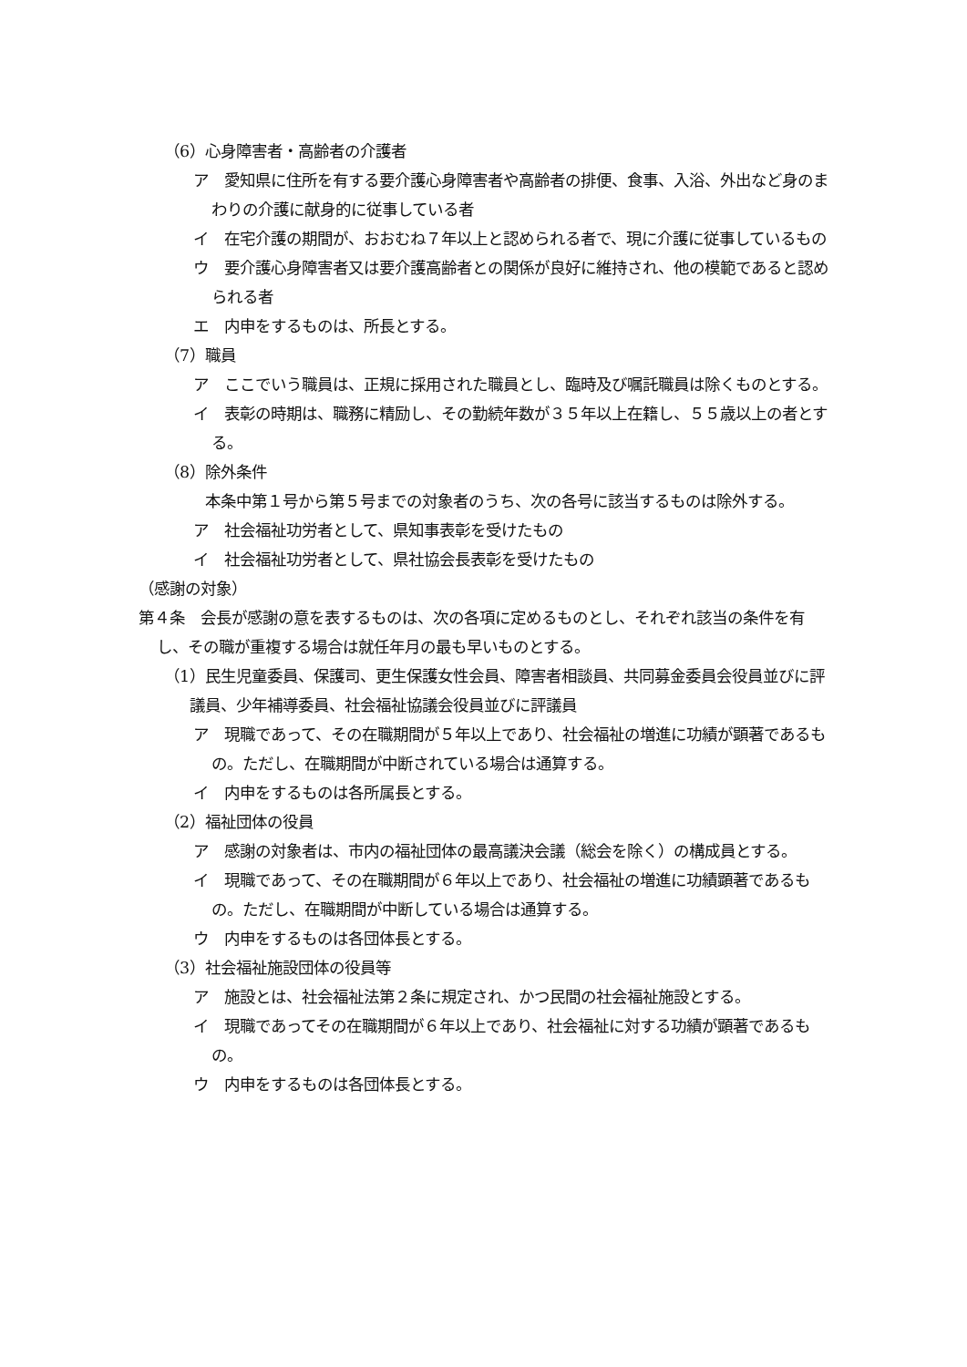（6）心身障害者・高齢者の介護者
ア　愛知県に住所を有する要介護心身障害者や高齢者の排便、食事、入浴、外出など身のまわりの介護に献身的に従事している者
イ　在宅介護の期間が、おおむね７年以上と認められる者で、現に介護に従事しているもの
ウ　要介護心身障害者又は要介護高齢者との関係が良好に維持され、他の模範であると認められる者
エ　内申をするものは、所長とする。
（7）職員
ア　ここでいう職員は、正規に採用された職員とし、臨時及び嘱託職員は除くものとする。
イ　表彰の時期は、職務に精励し、その勤続年数が３５年以上在籍し、５５歳以上の者とする。
（8）除外条件
　本条中第１号から第５号までの対象者のうち、次の各号に該当するものは除外する。
ア　社会福祉功労者として、県知事表彰を受けたもの
イ　社会福祉功労者として、県社協会長表彰を受けたもの
（感謝の対象）
第４条　会長が感謝の意を表するものは、次の各項に定めるものとし、それぞれ該当の条件を有し、その職が重複する場合は就任年月の最も早いものとする。
（1）民生児童委員、保護司、更生保護女性会員、障害者相談員、共同募金委員会役員並びに評議員、少年補導委員、社会福祉協議会役員並びに評議員
ア　現職であって、その在職期間が５年以上であり、社会福祉の増進に功績が顕著であるもの。ただし、在職期間が中断されている場合は通算する。
イ　内申をするものは各所属長とする。
（2）福祉団体の役員
ア　感謝の対象者は、市内の福祉団体の最高議決会議（総会を除く）の構成員とする。
イ　現職であって、その在職期間が６年以上であり、社会福祉の増進に功績顕著であるもの。ただし、在職期間が中断している場合は通算する。
ウ　内申をするものは各団体長とする。
（3）社会福祉施設団体の役員等
ア　施設とは、社会福祉法第２条に規定され、かつ民間の社会福祉施設とする。
イ　現職であってその在職期間が６年以上であり、社会福祉に対する功績が顕著であるもの。
ウ　内申をするものは各団体長とする。